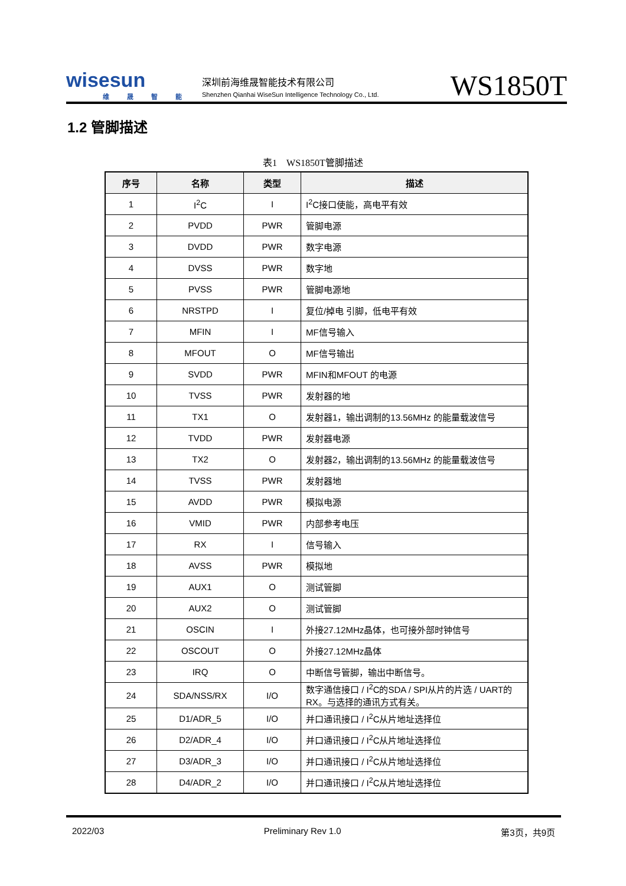wisesun
维晟智能
深圳前海维晟智能技术有限公司
Shenzhen Qianhai WiseSun Intelligence Technology Co., Ltd.
WS1850T
1.2 管脚描述
表1　WS1850T管脚描述
| 序号 | 名称 | 类型 | 描述 |
| --- | --- | --- | --- |
| 1 | I<sup>2</sup>C | I | I<sup>2</sup>C接口使能，高电平有效 |
| 2 | PVDD | PWR | 管脚电源 |
| 3 | DVDD | PWR | 数字电源 |
| 4 | DVSS | PWR | 数字地 |
| 5 | PVSS | PWR | 管脚电源地 |
| 6 | NRSTPD | I | 复位/掉电 引脚，低电平有效 |
| 7 | MFIN | I | MF信号输入 |
| 8 | MFOUT | O | MF信号输出 |
| 9 | SVDD | PWR | MFIN和MFOUT 的电源 |
| 10 | TVSS | PWR | 发射器的地 |
| 11 | TX1 | O | 发射器1，输出调制的13.56MHz 的能量载波信号 |
| 12 | TVDD | PWR | 发射器电源 |
| 13 | TX2 | O | 发射器2，输出调制的13.56MHz 的能量载波信号 |
| 14 | TVSS | PWR | 发射器地 |
| 15 | AVDD | PWR | 模拟电源 |
| 16 | VMID | PWR | 内部参考电压 |
| 17 | RX | I | 信号输入 |
| 18 | AVSS | PWR | 模拟地 |
| 19 | AUX1 | O | 测试管脚 |
| 20 | AUX2 | O | 测试管脚 |
| 21 | OSCIN | I | 外接27.12MHz晶体，也可接外部时钟信号 |
| 22 | OSCOUT | O | 外接27.12MHz晶体 |
| 23 | IRQ | O | 中断信号管脚，输出中断信号。 |
| 24 | SDA/NSS/RX | I/O | 数字通信接口 / I<sup>2</sup>C的SDA / SPI从片的片选 / UART的RX。与选择的通讯方式有关。 |
| 25 | D1/ADR_5 | I/O | 并口通讯接口 / I<sup>2</sup>C从片地址选择位 |
| 26 | D2/ADR_4 | I/O | 并口通讯接口 / I<sup>2</sup>C从片地址选择位 |
| 27 | D3/ADR_3 | I/O | 并口通讯接口 / I<sup>2</sup>C从片地址选择位 |
| 28 | D4/ADR_2 | I/O | 并口通讯接口 / I<sup>2</sup>C从片地址选择位 |
2022/03 Preliminary Rev 1.0 第3页，共9页